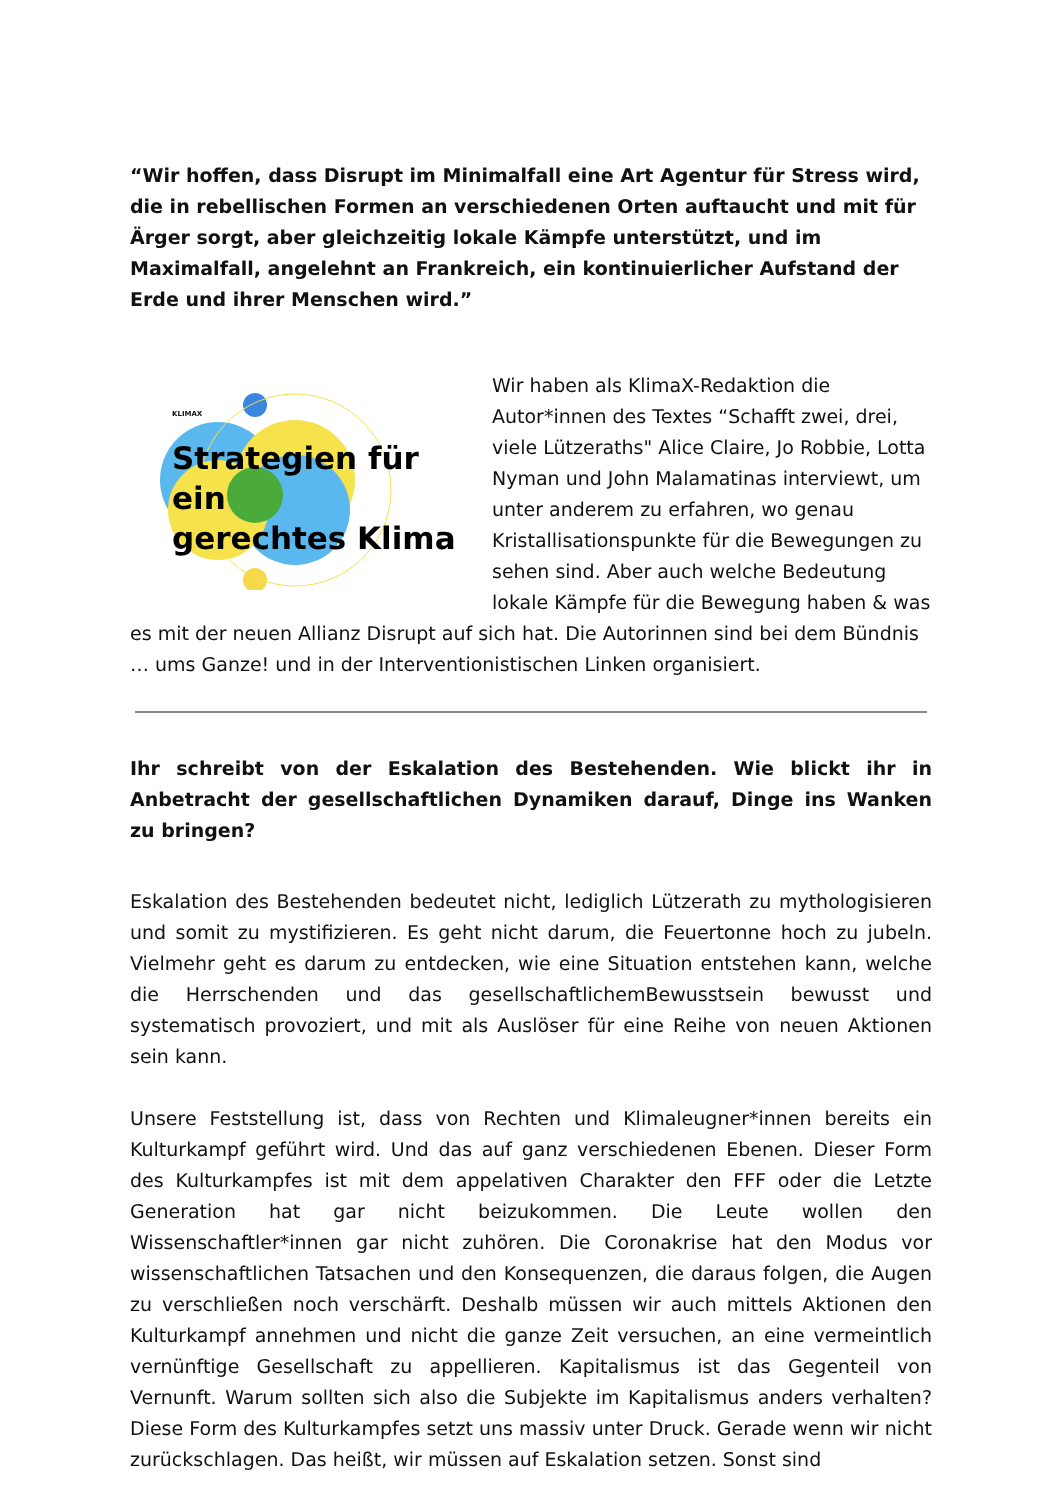“Wir hoffen, dass Disrupt im Minimalfall eine Art Agentur für Stress wird, die in rebellischen Formen an verschiedenen Orten auftaucht und mit für Ärger sorgt, aber gleichzeitig lokale Kämpfe unterstützt, und im Maximalfall, angelehnt an Frankreich, ein kontinuierlicher Aufstand der Erde und ihrer Menschen wird.”
KLIMAX
Strategien für ein
gerechtes Klima
Wir haben als KlimaX-Redaktion die Autor*innen des Textes “Schafft zwei, drei, viele Lützeraths" Alice Claire, Jo Robbie, Lotta Nyman und John Malamatinas interviewt, um unter anderem zu erfahren, wo genau Kristallisationspunkte für die Bewegungen zu sehen sind. Aber auch welche Bedeutung lokale Kämpfe für die Bewegung haben & was es mit der neuen Allianz Disrupt auf sich hat. Die Autorinnen sind bei dem Bündnis … ums Ganze! und in der Interventionistischen Linken organisiert.
Ihr schreibt von der Eskalation des Bestehenden. Wie blickt ihr in Anbetracht der gesellschaftlichen Dynamiken darauf, Dinge ins Wanken zu bringen?
Eskalation des Bestehenden bedeutet nicht, lediglich Lützerath zu mythologisieren und somit zu mystifizieren. Es geht nicht darum, die Feuertonne hoch zu jubeln. Vielmehr geht es darum zu entdecken, wie eine Situation entstehen kann, welche die Herrschenden und das gesellschaftlichemBewusstsein bewusst und systematisch provoziert, und mit als Auslöser für eine Reihe von neuen Aktionen sein kann.
Unsere Feststellung ist, dass von Rechten und Klimaleugner*innen bereits ein Kulturkampf geführt wird. Und das auf ganz verschiedenen Ebenen. Dieser Form des Kulturkampfes ist mit dem appelativen Charakter den FFF oder die Letzte Generation hat gar nicht beizukommen. Die Leute wollen den Wissenschaftler*innen gar nicht zuhören. Die Coronakrise hat den Modus vor wissenschaftlichen Tatsachen und den Konsequenzen, die daraus folgen, die Augen zu verschließen noch verschärft. Deshalb müssen wir auch mittels Aktionen den Kulturkampf annehmen und nicht die ganze Zeit versuchen, an eine vermeintlich vernünftige Gesellschaft zu appellieren. Kapitalismus ist das Gegenteil von Vernunft. Warum sollten sich also die Subjekte im Kapitalismus anders verhalten? Diese Form des Kulturkampfes setzt uns massiv unter Druck. Gerade wenn wir nicht zurückschlagen. Das heißt, wir müssen auf Eskalation setzen. Sonst sind